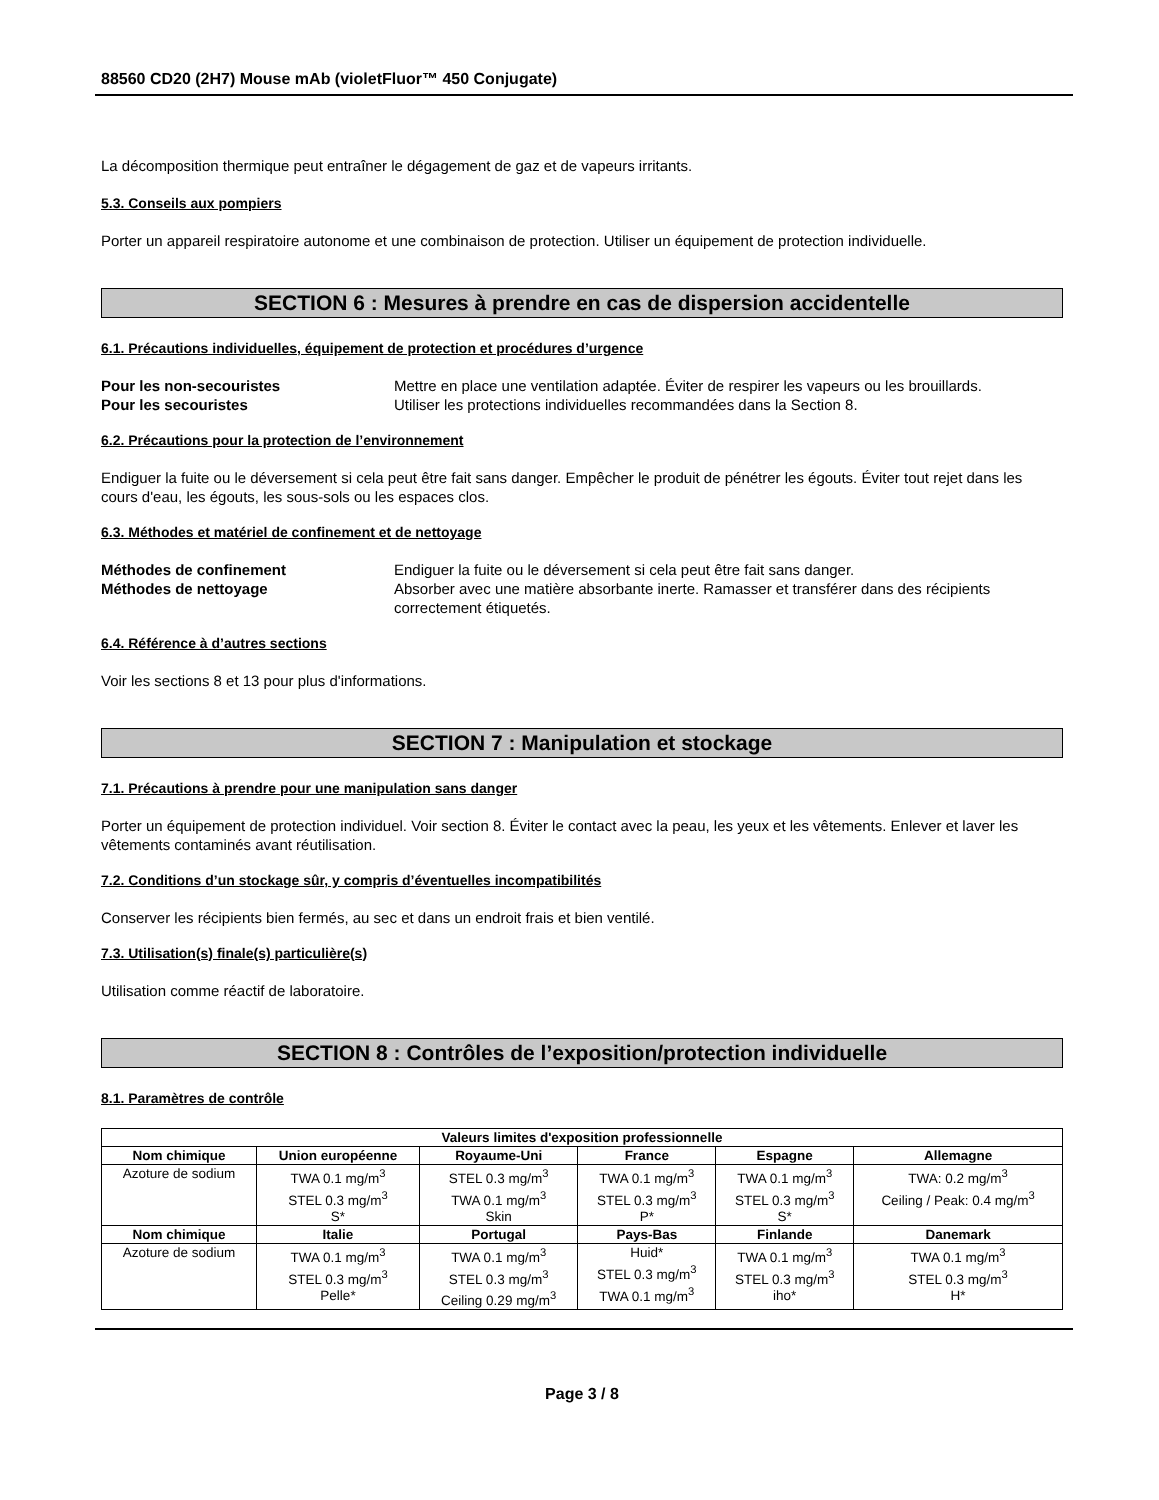88560 CD20 (2H7) Mouse mAb (violetFluor™ 450 Conjugate)
La décomposition thermique peut entraîner le dégagement de gaz et de vapeurs irritants.
5.3. Conseils aux pompiers
Porter un appareil respiratoire autonome et une combinaison de protection. Utiliser un équipement de protection individuelle.
SECTION 6 : Mesures à prendre en cas de dispersion accidentelle
6.1. Précautions individuelles, équipement de protection et procédures d’urgence
Pour les non-secouristes Mettre en place une ventilation adaptée. Éviter de respirer les vapeurs ou les brouillards.
Pour les secouristes Utiliser les protections individuelles recommandées dans la Section 8.
6.2. Précautions pour la protection de l’environnement
Endiguer la fuite ou le déversement si cela peut être fait sans danger. Empêcher le produit de pénétrer les égouts. Éviter tout rejet dans les cours d'eau, les égouts, les sous-sols ou les espaces clos.
6.3. Méthodes et matériel de confinement et de nettoyage
Méthodes de confinement Endiguer la fuite ou le déversement si cela peut être fait sans danger.
Méthodes de nettoyage Absorber avec une matière absorbante inerte. Ramasser et transférer dans des récipients correctement étiquetés.
6.4. Référence à d’autres sections
Voir les sections 8 et 13 pour plus d'informations.
SECTION 7 : Manipulation et stockage
7.1. Précautions à prendre pour une manipulation sans danger
Porter un équipement de protection individuel. Voir section 8. Éviter le contact avec la peau, les yeux et les vêtements. Enlever et laver les vêtements contaminés avant réutilisation.
7.2. Conditions d’un stockage sûr, y compris d’éventuelles incompatibilités
Conserver les récipients bien fermés, au sec et dans un endroit frais et bien ventilé.
7.3. Utilisation(s) finale(s) particulière(s)
Utilisation comme réactif de laboratoire.
SECTION 8 : Contrôles de l’exposition/protection individuelle
8.1. Paramètres de contrôle
| Valeurs limites d'exposition professionnelle | | | | | |
| --- | --- | --- | --- | --- | --- |
| Nom chimique | Union européenne | Royaume-Uni | France | Espagne | Allemagne |
| Azoture de sodium | TWA 0.1 mg/m<sup>3</sup> STEL 0.3 mg/m<sup>3</sup> S* | STEL 0.3 mg/m<sup>3</sup> TWA 0.1 mg/m<sup>3</sup> Skin | TWA 0.1 mg/m<sup>3</sup> STEL 0.3 mg/m<sup>3</sup> P* | TWA 0.1 mg/m<sup>3</sup> STEL 0.3 mg/m<sup>3</sup> S* | TWA: 0.2 mg/m<sup>3</sup> Ceiling / Peak: 0.4 mg/m<sup>3</sup> |
| Nom chimique | Italie | Portugal | Pays-Bas | Finlande | Danemark |
| Azoture de sodium | TWA 0.1 mg/m<sup>3</sup> STEL 0.3 mg/m<sup>3</sup> Pelle* | TWA 0.1 mg/m<sup>3</sup> STEL 0.3 mg/m<sup>3</sup> Ceiling 0.29 mg/m<sup>3</sup> | Huid* STEL 0.3 mg/m<sup>3</sup> TWA 0.1 mg/m<sup>3</sup> | TWA 0.1 mg/m<sup>3</sup> STEL 0.3 mg/m<sup>3</sup> iho* | TWA 0.1 mg/m<sup>3</sup> STEL 0.3 mg/m<sup>3</sup> H* |
Page 3 / 8